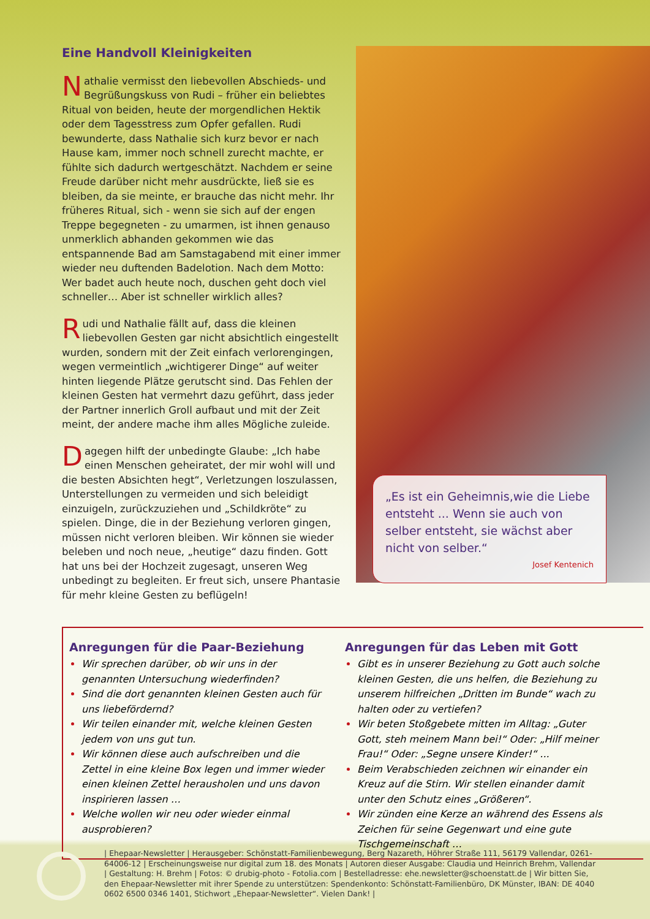Eine Handvoll Kleinigkeiten
Nathalie vermisst den liebevollen Abschieds- und Begrüßungskuss von Rudi – früher ein beliebtes Ritual von beiden, heute der morgendlichen Hektik oder dem Tagesstress zum Opfer gefallen. Rudi bewunderte, dass Nathalie sich kurz bevor er nach Hause kam, immer noch schnell zurecht machte, er fühlte sich dadurch wertgeschätzt. Nachdem er seine Freude darüber nicht mehr ausdrückte, ließ sie es bleiben, da sie meinte, er brauche das nicht mehr. Ihr früheres Ritual, sich - wenn sie sich auf der engen Treppe begegneten - zu umarmen, ist ihnen genauso unmerklich abhanden gekommen wie das entspannende Bad am Samstagabend mit einer immer wieder neu duftenden Badelotion. Nach dem Motto: Wer badet auch heute noch, duschen geht doch viel schneller… Aber ist schneller wirklich alles?
Rudi und Nathalie fällt auf, dass die kleinen liebevollen Gesten gar nicht absichtlich eingestellt wurden, sondern mit der Zeit einfach verlorengingen, wegen vermeintlich „wichtigerer Dinge“ auf weiter hinten liegende Plätze gerutscht sind. Das Fehlen der kleinen Gesten hat vermehrt dazu geführt, dass jeder der Partner innerlich Groll aufbaut und mit der Zeit meint, der andere mache ihm alles Mögliche zuleide.
Dagegen hilft der unbedingte Glaube: „Ich habe einen Menschen geheiratet, der mir wohl will und die besten Absichten hegt“, Verletzungen loszulassen, Unterstellungen zu vermeiden und sich beleidigt einzuigeln, zurückzuziehen und „Schildkröte“ zu spielen. Dinge, die in der Beziehung verloren gingen, müssen nicht verloren bleiben. Wir können sie wieder beleben und noch neue, „heutige“ dazu finden. Gott hat uns bei der Hochzeit zugesagt, unseren Weg unbedingt zu begleiten. Er freut sich, unsere Phantasie für mehr kleine Gesten zu beflügeln!
„Es ist ein Geheimnis,wie die Liebe entsteht ... Wenn sie auch von selber entsteht, sie wächst aber nicht von selber.“
Josef Kentenich
Anregungen für die Paar-Beziehung
Wir sprechen darüber, ob wir uns in der genannten Untersuchung wiederfinden?
Sind die dort genannten kleinen Gesten auch für uns liebefördernd?
Wir teilen einander mit, welche kleinen Gesten jedem von uns gut tun.
Wir können diese auch aufschreiben und die Zettel in eine kleine Box legen und immer wieder einen kleinen Zettel herausholen und uns davon inspirieren lassen …
Welche wollen wir neu oder wieder einmal ausprobieren?
Anregungen für das Leben mit Gott
Gibt es in unserer Beziehung zu Gott auch solche kleinen Gesten, die uns helfen, die Beziehung zu unserem hilfreichen „Dritten im Bunde“ wach zu halten oder zu vertiefen?
Wir beten Stoßgebete mitten im Alltag: „Guter Gott, steh meinem Mann bei!“ Oder: „Hilf meiner Frau!“ Oder: „Segne unsere Kinder!“ ...
Beim Verabschieden zeichnen wir einander ein Kreuz auf die Stirn. Wir stellen einander damit unter den Schutz eines „Größeren“.
Wir zünden eine Kerze an während des Essens als Zeichen für seine Gegenwart und eine gute Tischgemeinschaft …
| Ehepaar-Newsletter | Herausgeber: Schönstatt-Familienbewegung, Berg Nazareth, Höhrer Straße 111, 56179 Vallendar, 0261-64006-12 | Erscheinungsweise nur digital zum 18. des Monats | Autoren dieser Ausgabe: Claudia und Heinrich Brehm, Vallendar | Gestaltung: H. Brehm | Fotos: © drubig-photo - Fotolia.com | Bestelladresse: ehe.newsletter@schoenstatt.de | Wir bitten Sie, den Ehepaar-Newsletter mit ihrer Spende zu unterstützen: Spendenkonto: Schönstatt-Familienbüro, DK Münster, IBAN: DE 4040 0602 6500 0346 1401, Stichwort „Ehepaar-Newsletter“. Vielen Dank! |